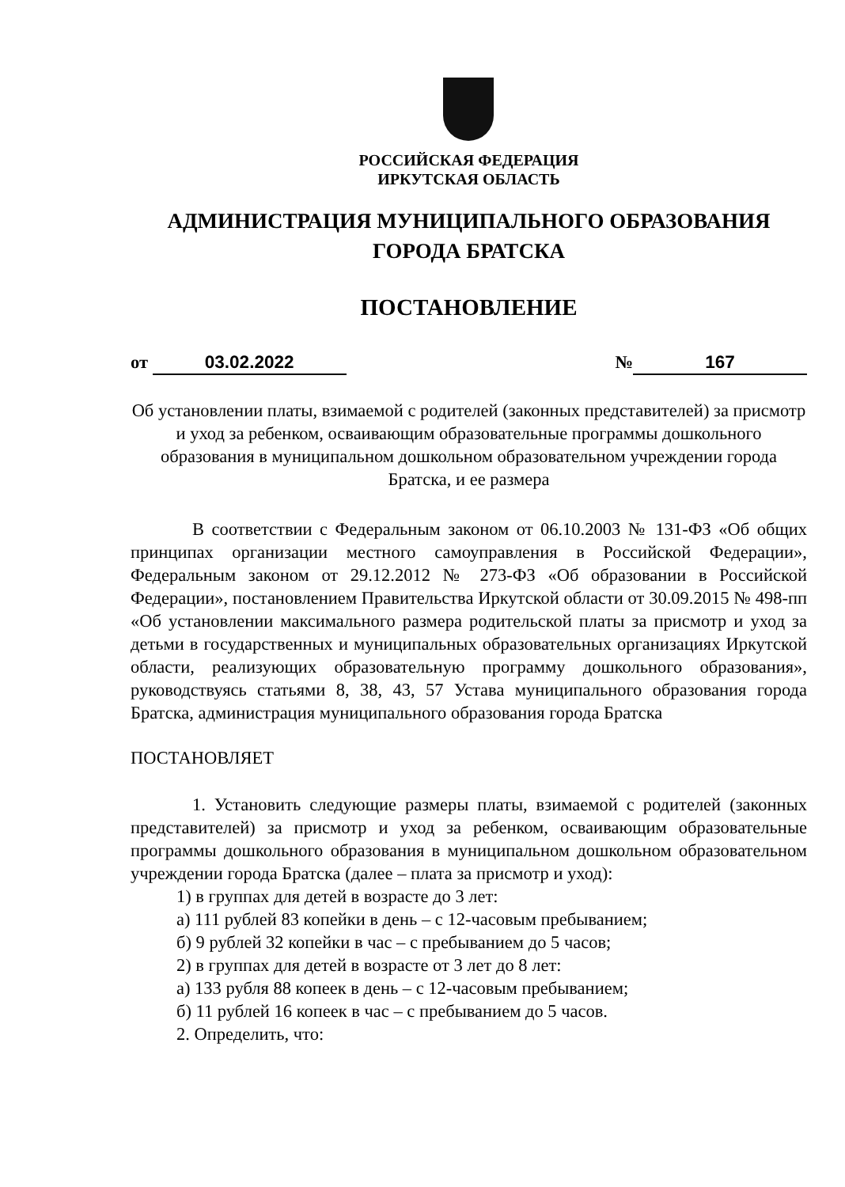РОССИЙСКАЯ ФЕДЕРАЦИЯ
ИРКУТСКАЯ ОБЛАСТЬ
АДМИНИСТРАЦИЯ МУНИЦИПАЛЬНОГО ОБРАЗОВАНИЯ
ГОРОДА БРАТСКА
ПОСТАНОВЛЕНИЕ
от 03.02.2022 № 167
Об установлении платы, взимаемой с родителей (законных представителей) за присмотр и уход за ребенком, осваивающим образовательные программы дошкольного образования в муниципальном дошкольном образовательном учреждении города Братска, и ее размера
В соответствии с Федеральным законом от 06.10.2003 № 131-ФЗ «Об общих принципах организации местного самоуправления в Российской Федерации», Федеральным законом от 29.12.2012 № 273-ФЗ «Об образовании в Российской Федерации», постановлением Правительства Иркутской области от 30.09.2015 № 498-пп «Об установлении максимального размера родительской платы за присмотр и уход за детьми в государственных и муниципальных образовательных организациях Иркутской области, реализующих образовательную программу дошкольного образования», руководствуясь статьями 8, 38, 43, 57 Устава муниципального образования города Братска, администрация муниципального образования города Братска
ПОСТАНОВЛЯЕТ
1. Установить следующие размеры платы, взимаемой с родителей (законных представителей) за присмотр и уход за ребенком, осваивающим образовательные программы дошкольного образования в муниципальном дошкольном образовательном учреждении города Братска (далее – плата за присмотр и уход):
1) в группах для детей в возрасте до 3 лет:
а) 111 рублей 83 копейки в день – с 12-часовым пребыванием;
б) 9 рублей 32 копейки в час – с пребыванием до 5 часов;
2) в группах для детей в возрасте от 3 лет до 8 лет:
а) 133 рубля 88 копеек в день – с 12-часовым пребыванием;
б) 11 рублей 16 копеек в час – с пребыванием до 5 часов.
2. Определить, что: